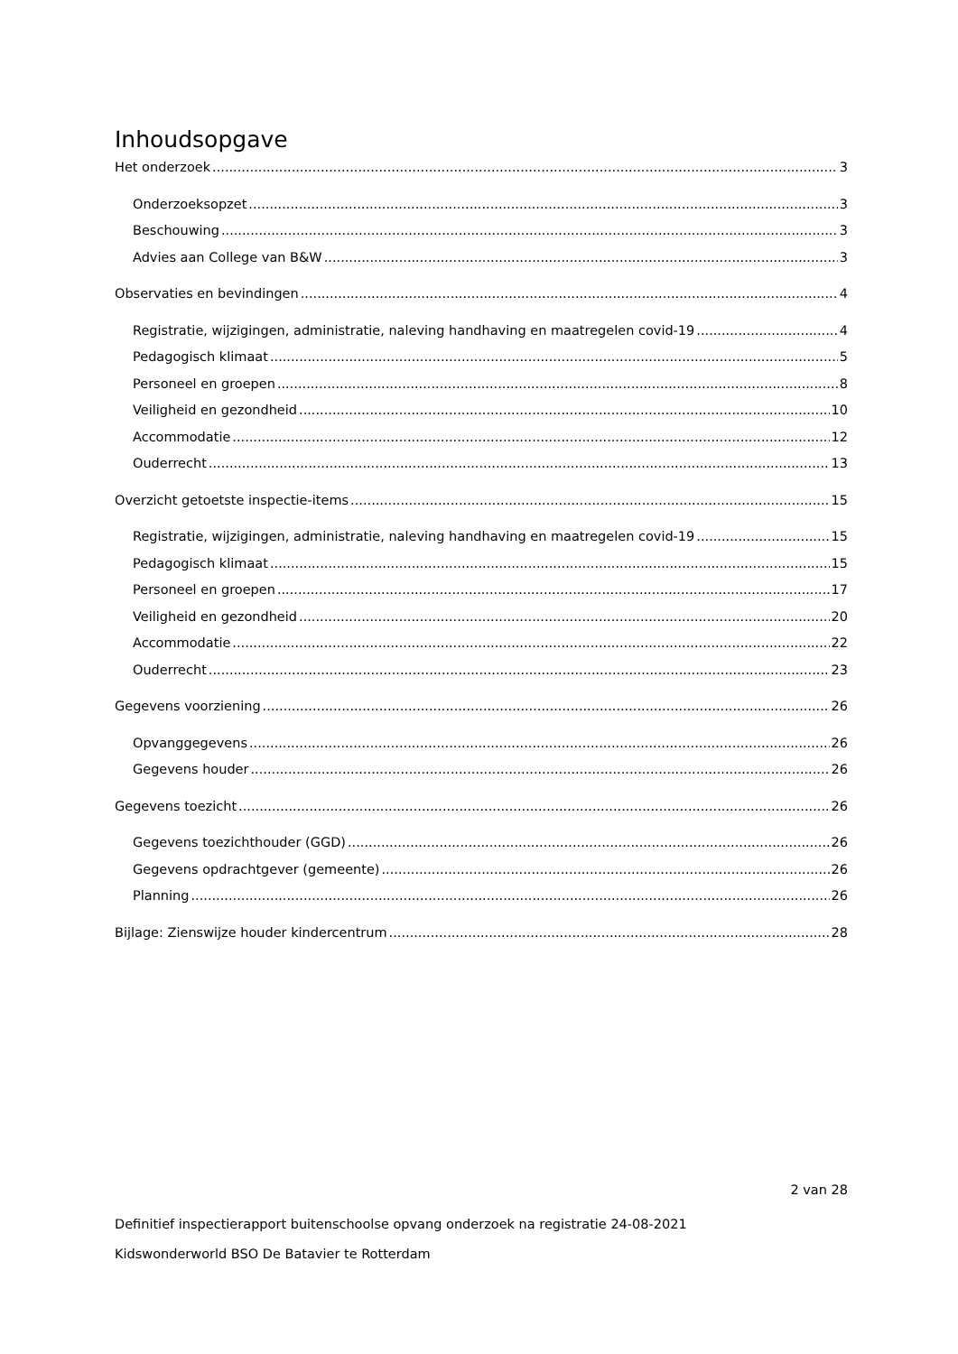Inhoudsopgave
Het onderzoek 3
Onderzoeksopzet 3
Beschouwing 3
Advies aan College van B&W 3
Observaties en bevindingen 4
Registratie, wijzigingen, administratie, naleving handhaving en maatregelen covid-19 4
Pedagogisch klimaat 5
Personeel en groepen 8
Veiligheid en gezondheid 10
Accommodatie 12
Ouderrecht 13
Overzicht getoetste inspectie-items 15
Registratie, wijzigingen, administratie, naleving handhaving en maatregelen covid-19 15
Pedagogisch klimaat 15
Personeel en groepen 17
Veiligheid en gezondheid 20
Accommodatie 22
Ouderrecht 23
Gegevens voorziening 26
Opvanggegevens 26
Gegevens houder 26
Gegevens toezicht 26
Gegevens toezichthouder (GGD) 26
Gegevens opdrachtgever (gemeente) 26
Planning 26
Bijlage: Zienswijze houder kindercentrum 28
2 van 28
Definitief inspectierapport buitenschoolse opvang onderzoek na registratie 24-08-2021
Kidswonderworld BSO De Batavier te Rotterdam